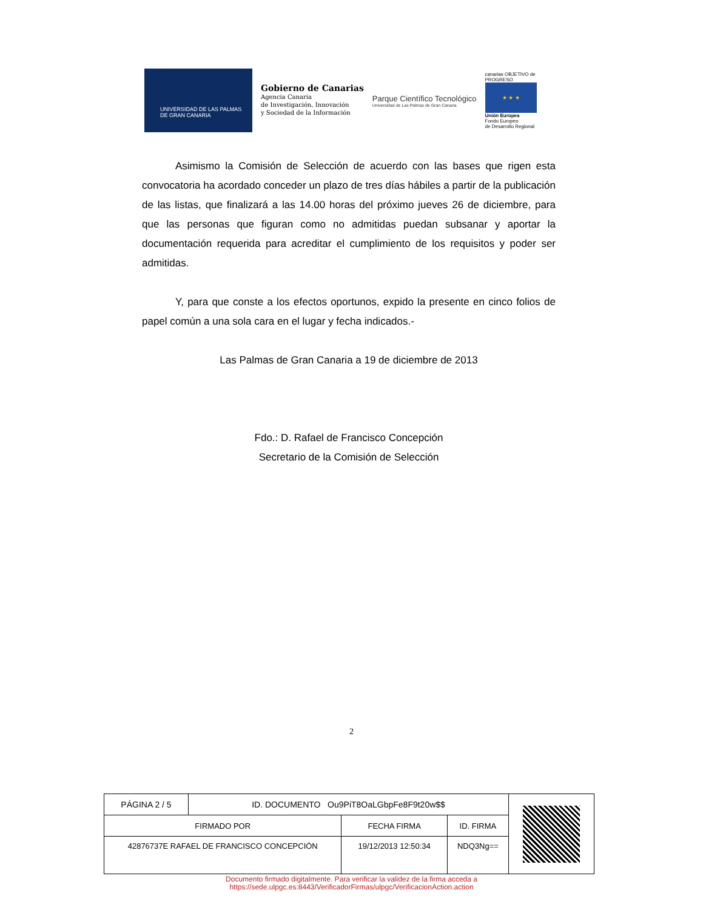UNIVERSIDAD DE LAS PALMAS
DE GRAN CANARIA
Gobierno de Canarias
Agencia Canaria
de Investigación, Innovación
y Sociedad de la Información
Parque Científico Tecnológico
Universidad de Las Palmas de Gran Canaria
canarias OBJETIVO de PROGRESO
★ ★ ★
Unión Europea
Fondo Europeo
de Desarrollo Regional
Asimismo la Comisión de Selección de acuerdo con las bases que rigen esta convocatoria ha acordado conceder un plazo de tres días hábiles a partir de la publicación de las listas, que finalizará a las 14.00 horas del próximo jueves 26 de diciembre, para que las personas que figuran como no admitidas puedan subsanar y aportar la documentación requerida para acreditar el cumplimiento de los requisitos y poder ser admitidas.
Y, para que conste a los efectos oportunos, expido la presente en cinco folios de papel común a una sola cara en el lugar y fecha indicados.-
Las Palmas de Gran Canaria a 19 de diciembre de 2013
Fdo.: D. Rafael de Francisco Concepción
Secretario de la Comisión de Selección
2
| PÁGINA 2 / 5 | ID. DOCUMENTO Ou9PiT8OaLGbpFe8F9t20w$$ | | | |
| FIRMADO POR | | FECHA FIRMA | ID. FIRMA | |
| 42876737E RAFAEL DE FRANCISCO CONCEPCIÓN | | 19/12/2013 12:50:34 | NDQ3Ng== | |
Documento firmado digitalmente. Para verificar la validez de la firma acceda a
https://sede.ulpgc.es:8443/VerificadorFirmas/ulpgc/VerificacionAction.action